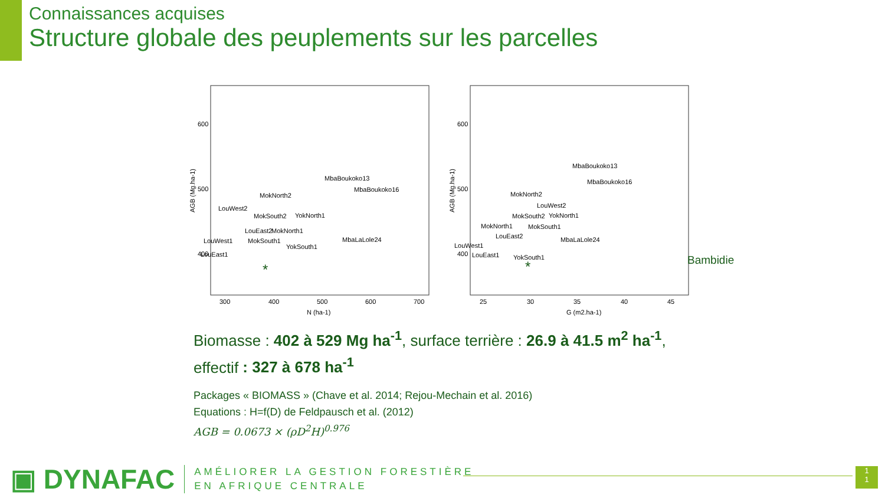Connaissances acquises
Structure globale des peuplements sur les parcelles
AGB (Mg.ha-1)
600
500
400
300
400
500
600
700
N (ha-1)
MbaBoukoko13
MbaBoukoko16
MokNorth2
LouWest2
MokSouth2
YokNorth1
LouEast2
MokNorth1
LouWest1
MokSouth1
MbaLaLole24
LouEast1
YokSouth1
*
AGB (Mg.ha-1)
600
500
400
25
30
35
40
45
G (m2.ha-1)
MbaBoukoko13
MbaBoukoko16
MokNorth2
LouWest2
MokSouth2
YokNorth1
MokNorth1
MokSouth1
LouEast2
MbaLaLole24
LouWest1
LouEast1
YokSouth1
*
Bambidie
Biomasse : 402 à 529 Mg ha<sup>-1</sup>, surface terrière : 26.9 à 41.5 m<sup>2</sup> ha<sup>-1</sup>, effectif : 327 à 678 ha<sup>-1</sup>
Packages « BIOMASS » (Chave et al. 2014; Rejou-Mechain et al. 2016)
Equations : H=f(D) de Feldpausch et al. (2012)
AGB = 0.0673 × (ρD<sup>2</sup>H)<sup>0.976</sup>
▣ DYNAFAC
AMÉLIORER LA GESTION FORESTIÈRE
EN AFRIQUE CENTRALE
1
1